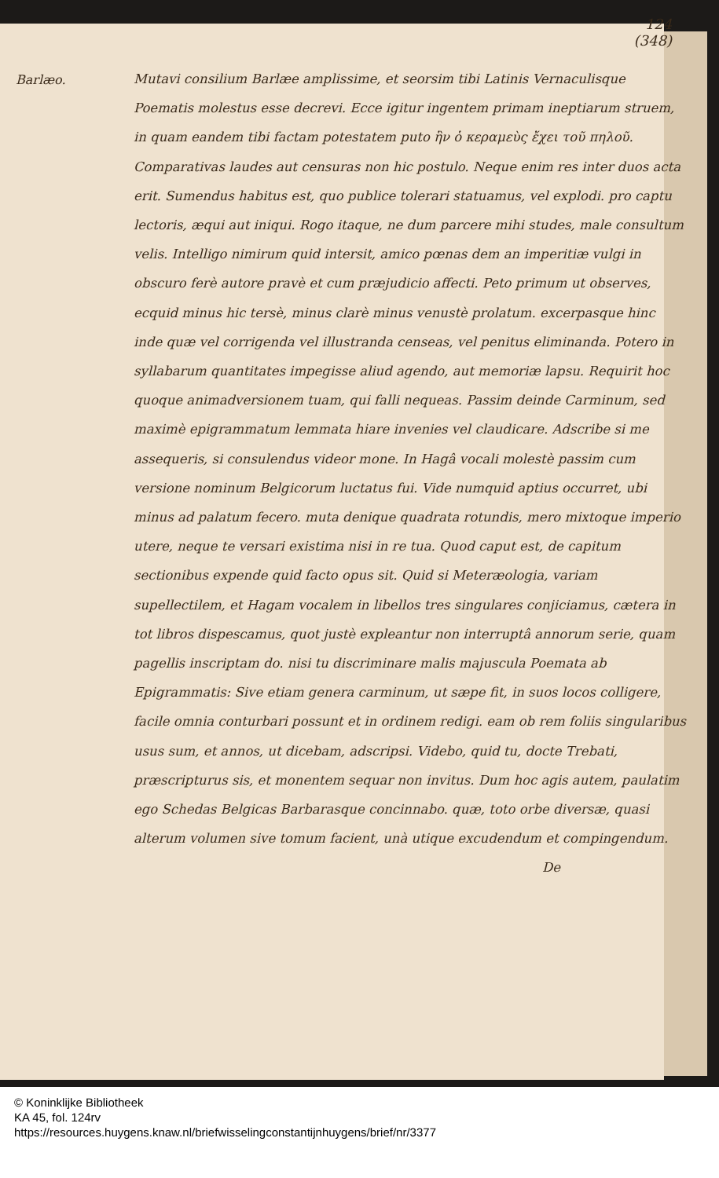124
(348)
Barlæo.
Mutavi consilium Barlæe amplissime, et seorsim tibi Latinis Vernaculisque Poematis molestus esse decrevi. Ecce igitur ingentem primam ineptiarum struem, in quam eandem tibi factam potestatem puto ἣν ὁ κεραμεὺς ἔχει τοῦ πηλοῦ. Comparativas laudes aut censuras non hic postulo. Neque enim res inter duos acta erit. Sumendus habitus est, quo publice tolerari statuamus, vel explodi. pro captu lectoris, æqui aut iniqui. Rogo itaque, ne dum parcere mihi studes, male consultum velis. Intelligo nimirum quid intersit, amico pœnas dem an imperitiæ vulgi in obscuro ferè autore pravè et cum præjudicio affecti. Peto primum ut observes, ecquid minus hic tersè, minus clarè minus venustè prolatum. excerpasque hinc inde quæ vel corrigenda vel illustranda censeas, vel penitus eliminanda. Potero in syllabarum quantitates impegisse aliud agendo, aut memoriæ lapsu. Requirit hoc quoque animadversionem tuam, qui falli nequeas. Passim deinde Carminum, sed maximè epigrammatum lemmata hiare invenies vel claudicare. Adscribe si me assequeris, si consulendus videor mone. In Hagâ vocali molestè passim cum versione nominum Belgicorum luctatus fui. Vide numquid aptius occurret, ubi minus ad palatum fecero. muta denique quadrata rotundis, mero mixtoque imperio utere, neque te versari existima nisi in re tua. Quod caput est, de capitum sectionibus expende quid facto opus sit. Quid si Meteræologia, variam supellectilem, et Hagam vocalem in libellos tres singulares conjiciamus, cætera in tot libros dispescamus, quot justè expleantur non interruptâ annorum serie, quam pagellis inscriptam do. nisi tu discriminare malis majuscula Poemata ab Epigrammatis: Sive etiam genera carminum, ut sæpe fit, in suos locos colligere, facile omnia conturbari possunt et in ordinem redigi. eam ob rem foliis singularibus usus sum, et annos, ut dicebam, adscripsi. Videbo, quid tu, docte Trebati, præscripturus sis, et monentem sequar non invitus. Dum hoc agis autem, paulatim ego Schedas Belgicas Barbarasque concinnabo. quæ, toto orbe diversæ, quasi alterum volumen sive tomum facient, unà utique excudendum et compingendum.
De
© Koninklijke Bibliotheek
KA 45, fol. 124rv
https://resources.huygens.knaw.nl/briefwisselingconstantijnhuygens/brief/nr/3377